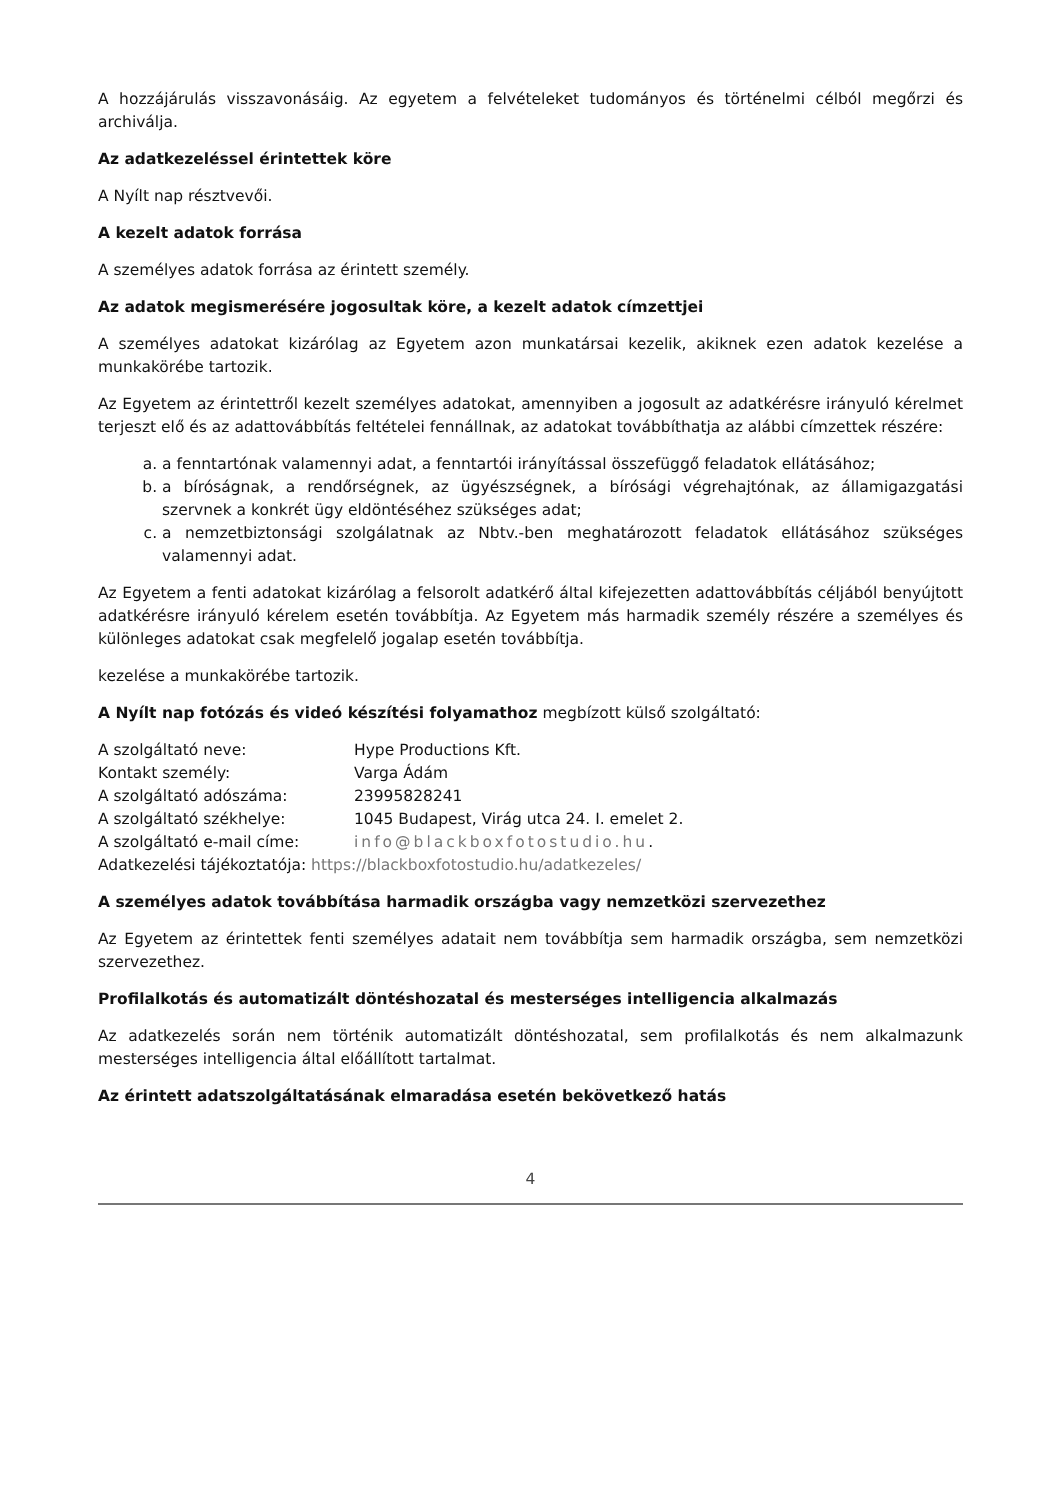A hozzájárulás visszavonásáig. Az egyetem a felvételeket tudományos és történelmi célból megőrzi és archiválja.
Az adatkezeléssel érintettek köre
A Nyílt nap résztvevői.
A kezelt adatok forrása
A személyes adatok forrása az érintett személy.
Az adatok megismerésére jogosultak köre, a kezelt adatok címzettjei
A személyes adatokat kizárólag az Egyetem azon munkatársai kezelik, akiknek ezen adatok kezelése a munkakörébe tartozik.
Az Egyetem az érintettről kezelt személyes adatokat, amennyiben a jogosult az adatkérésre irányuló kérelmet terjeszt elő és az adattovábbítás feltételei fennállnak, az adatokat továbbíthatja az alábbi címzettek részére:
a. a fenntartónak valamennyi adat, a fenntartói irányítással összefüggő feladatok ellátásához;
b. a bíróságnak, a rendőrségnek, az ügyészségnek, a bírósági végrehajtónak, az államigazgatási szervnek a konkrét ügy eldöntéséhez szükséges adat;
c. a nemzetbiztonsági szolgálatnak az Nbtv.-ben meghatározott feladatok ellátásához szükséges valamennyi adat.
Az Egyetem a fenti adatokat kizárólag a felsorolt adatkérő által kifejezetten adattovábbítás céljából benyújtott adatkérésre irányuló kérelem esetén továbbítja. Az Egyetem más harmadik személy részére a személyes és különleges adatokat csak megfelelő jogalap esetén továbbítja.
kezelése a munkakörébe tartozik.
A Nyílt nap fotózás és videó készítési folyamathoz megbízott külső szolgáltató:
| A szolgáltató neve: | Hype Productions Kft. |
| Kontakt személy: | Varga Ádám |
| A szolgáltató adószáma: | 23995828241 |
| A szolgáltató székhelye: | 1045 Budapest, Virág utca 24. I. emelet 2. |
| A szolgáltató e-mail címe: | info@blackboxfotostudio.hu . |
| Adatkezelési tájékoztatója: https://blackboxfotostudio.hu/adatkezeles/ | |
A személyes adatok továbbítása harmadik országba vagy nemzetközi szervezethez
Az Egyetem az érintettek fenti személyes adatait nem továbbítja sem harmadik országba, sem nemzetközi szervezethez.
Profilalkotás és automatizált döntéshozatal és mesterséges intelligencia alkalmazás
Az adatkezelés során nem történik automatizált döntéshozatal, sem profilalkotás és nem alkalmazunk mesterséges intelligencia által előállított tartalmat.
Az érintett adatszolgáltatásának elmaradása esetén bekövetkező hatás
4